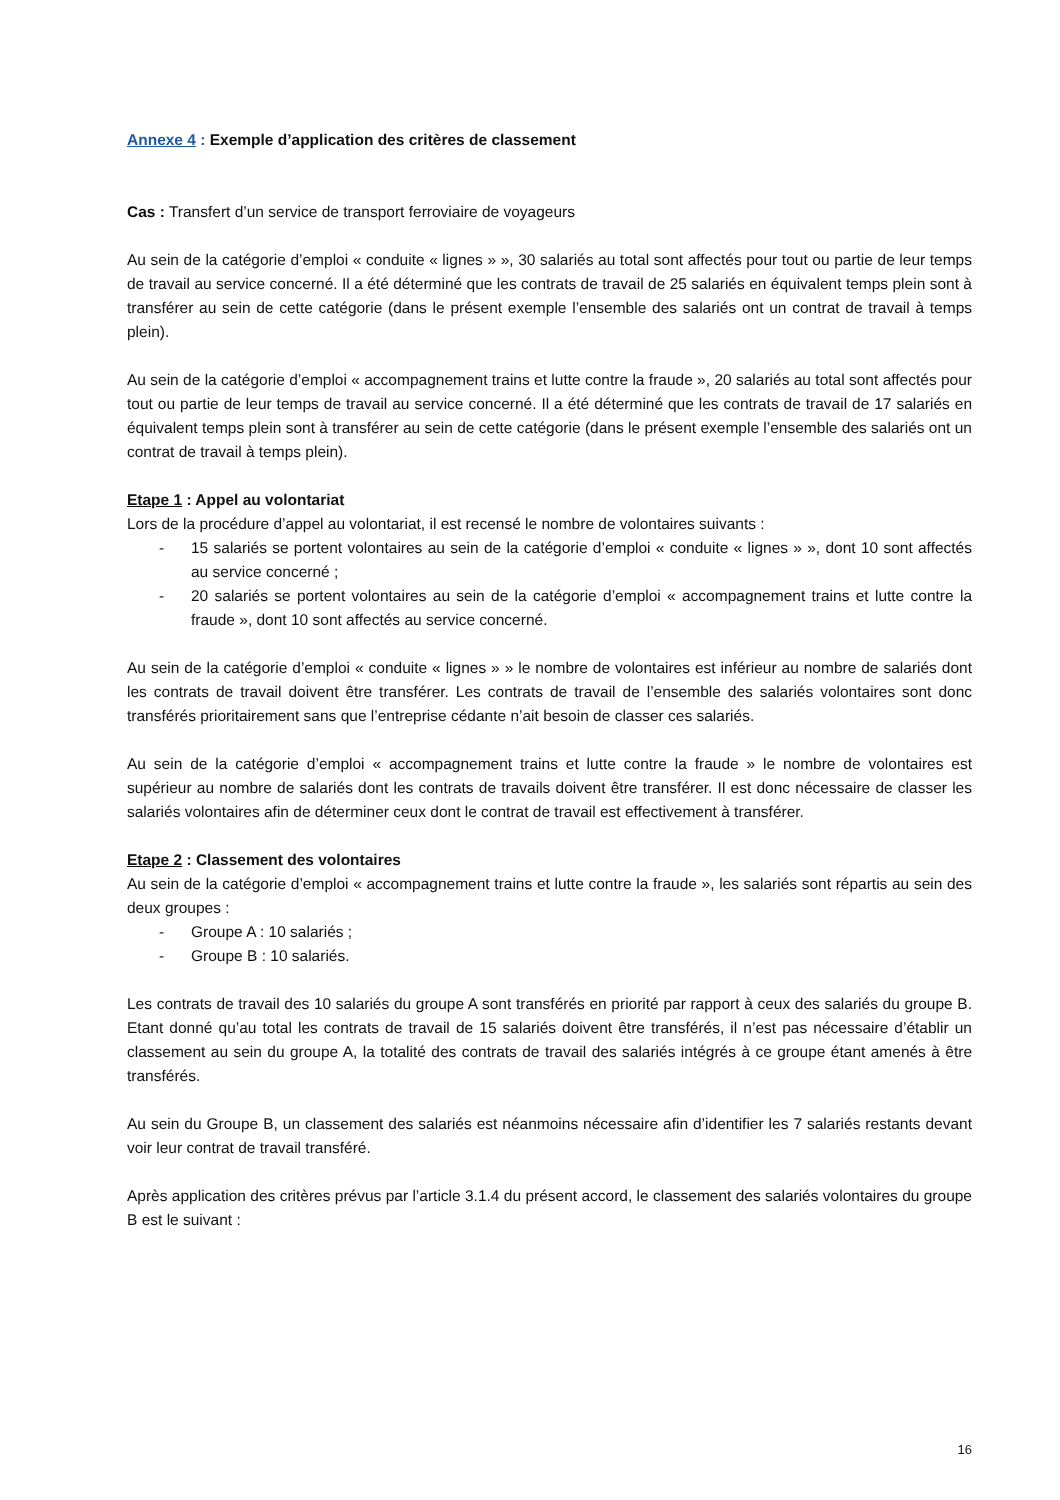Annexe 4 : Exemple d’application des critères de classement
Cas : Transfert d’un service de transport ferroviaire de voyageurs
Au sein de la catégorie d’emploi « conduite « lignes » », 30 salariés au total sont affectés pour tout ou partie de leur temps de travail au service concerné. Il a été déterminé que les contrats de travail de 25 salariés en équivalent temps plein sont à transférer au sein de cette catégorie (dans le présent exemple l’ensemble des salariés ont un contrat de travail à temps plein).
Au sein de la catégorie d’emploi « accompagnement trains et lutte contre la fraude », 20 salariés au total sont affectés pour tout ou partie de leur temps de travail au service concerné. Il a été déterminé que les contrats de travail de 17 salariés en équivalent temps plein sont à transférer au sein de cette catégorie (dans le présent exemple l’ensemble des salariés ont un contrat de travail à temps plein).
Etape 1 : Appel au volontariat
Lors de la procédure d’appel au volontariat, il est recensé le nombre de volontaires suivants :
- 15 salariés se portent volontaires au sein de la catégorie d’emploi « conduite « lignes » », dont 10 sont affectés au service concerné ;
- 20 salariés se portent volontaires au sein de la catégorie d’emploi « accompagnement trains et lutte contre la fraude », dont 10 sont affectés au service concerné.
Au sein de la catégorie d’emploi « conduite « lignes » » le nombre de volontaires est inférieur au nombre de salariés dont les contrats de travail doivent être transférer. Les contrats de travail de l’ensemble des salariés volontaires sont donc transférés prioritairement sans que l’entreprise cédante n’ait besoin de classer ces salariés.
Au sein de la catégorie d’emploi « accompagnement trains et lutte contre la fraude » le nombre de volontaires est supérieur au nombre de salariés dont les contrats de travails doivent être transférer. Il est donc nécessaire de classer les salariés volontaires afin de déterminer ceux dont le contrat de travail est effectivement à transférer.
Etape 2 : Classement des volontaires
Au sein de la catégorie d’emploi « accompagnement trains et lutte contre la fraude », les salariés sont répartis au sein des deux groupes :
- Groupe A : 10 salariés ;
- Groupe B : 10 salariés.
Les contrats de travail des 10 salariés du groupe A sont transférés en priorité par rapport à ceux des salariés du groupe B. Etant donné qu’au total les contrats de travail de 15 salariés doivent être transférés, il n’est pas nécessaire d’établir un classement au sein du groupe A, la totalité des contrats de travail des salariés intégrés à ce groupe étant amenés à être transférés.
Au sein du Groupe B, un classement des salariés est néanmoins nécessaire afin d’identifier les 7 salariés restants devant voir leur contrat de travail transféré.
Après application des critères prévus par l’article 3.1.4 du présent accord, le classement des salariés volontaires du groupe B est le suivant :
16